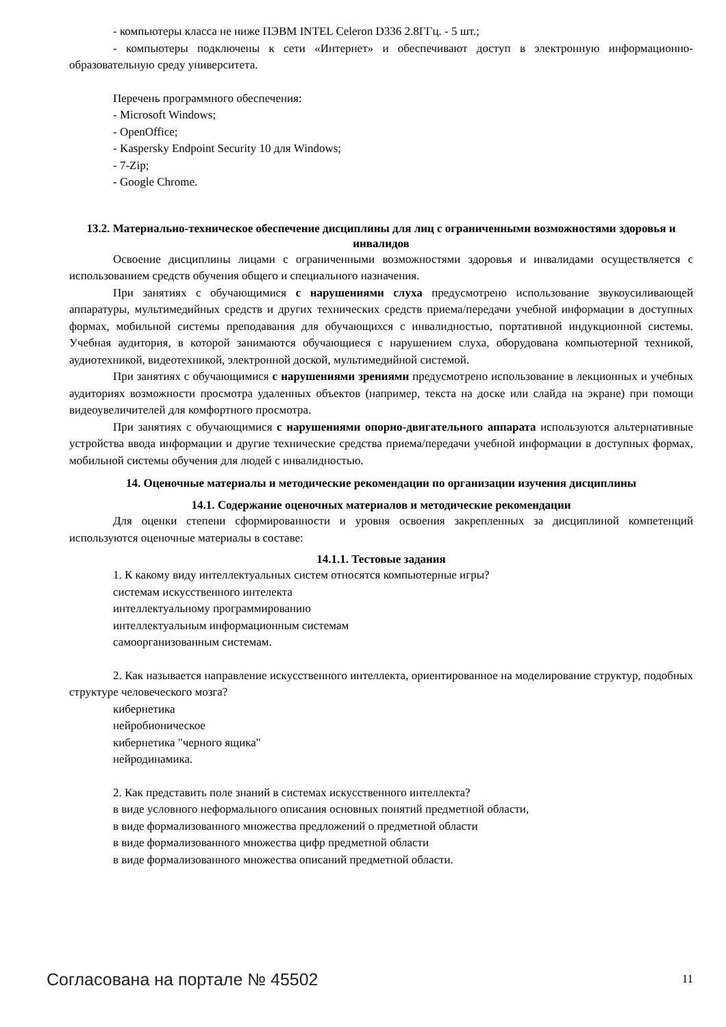- компьютеры класса не ниже ПЭВМ INTEL Celeron D336 2.8ГГц. - 5 шт.;
- компьютеры подключены к сети «Интернет» и обеспечивают доступ в электронную информационно-образовательную среду университета.
Перечень программного обеспечения:
- Microsoft Windows;
- OpenOffice;
- Kaspersky Endpoint Security 10 для Windows;
- 7-Zip;
- Google Chrome.
13.2. Материально-техническое обеспечение дисциплины для лиц с ограниченными возможностями здоровья и инвалидов
Освоение дисциплины лицами с ограниченными возможностями здоровья и инвалидами осуществляется с использованием средств обучения общего и специального назначения.
При занятиях с обучающимися с нарушениями слуха предусмотрено использование звукоусиливающей аппаратуры, мультимедийных средств и других технических средств приема/передачи учебной информации в доступных формах, мобильной системы преподавания для обучающихся с инвалидностью, портативной индукционной системы. Учебная аудитория, в которой занимаются обучающиеся с нарушением слуха, оборудована компьютерной техникой, аудиотехникой, видеотехникой, электронной доской, мультимедийной системой.
При занятиях с обучающимися с нарушениями зрениями предусмотрено использование в лекционных и учебных аудиториях возможности просмотра удаленных объектов (например, текста на доске или слайда на экране) при помощи видеоувеличителей для комфортного просмотра.
При занятиях с обучающимися с нарушениями опорно-двигательного аппарата используются альтернативные устройства ввода информации и другие технические средства приема/передачи учебной информации в доступных формах, мобильной системы обучения для людей с инвалидностью.
14. Оценочные материалы и методические рекомендации по организации изучения дисциплины
14.1. Содержание оценочных материалов и методические рекомендации
Для оценки степени сформированности и уровня освоения закрепленных за дисциплиной компетенций используются оценочные материалы в составе:
14.1.1. Тестовые задания
1. К какому виду интеллектуальных систем относятся компьютерные игры?
системам искусственного интелекта
интеллектуальному программированию
интеллектуальным информационным системам
самоорганизованным системам.
2. Как называется направление искусственного интеллекта, ориентированное на моделирование структур, подобных структуре человеческого мозга?
кибернетика
нейробионическое
кибернетика "черного ящика"
нейродинамика.
2. Как представить поле знаний в системах искусственного интеллекта?
в виде условного неформального описания основных понятий предметной области,
в виде формализованного множества предложений о предметной области
в виде формализованного множества цифр предметной области
в виде формализованного множества описаний предметной области.
Согласована на портале № 45502 11